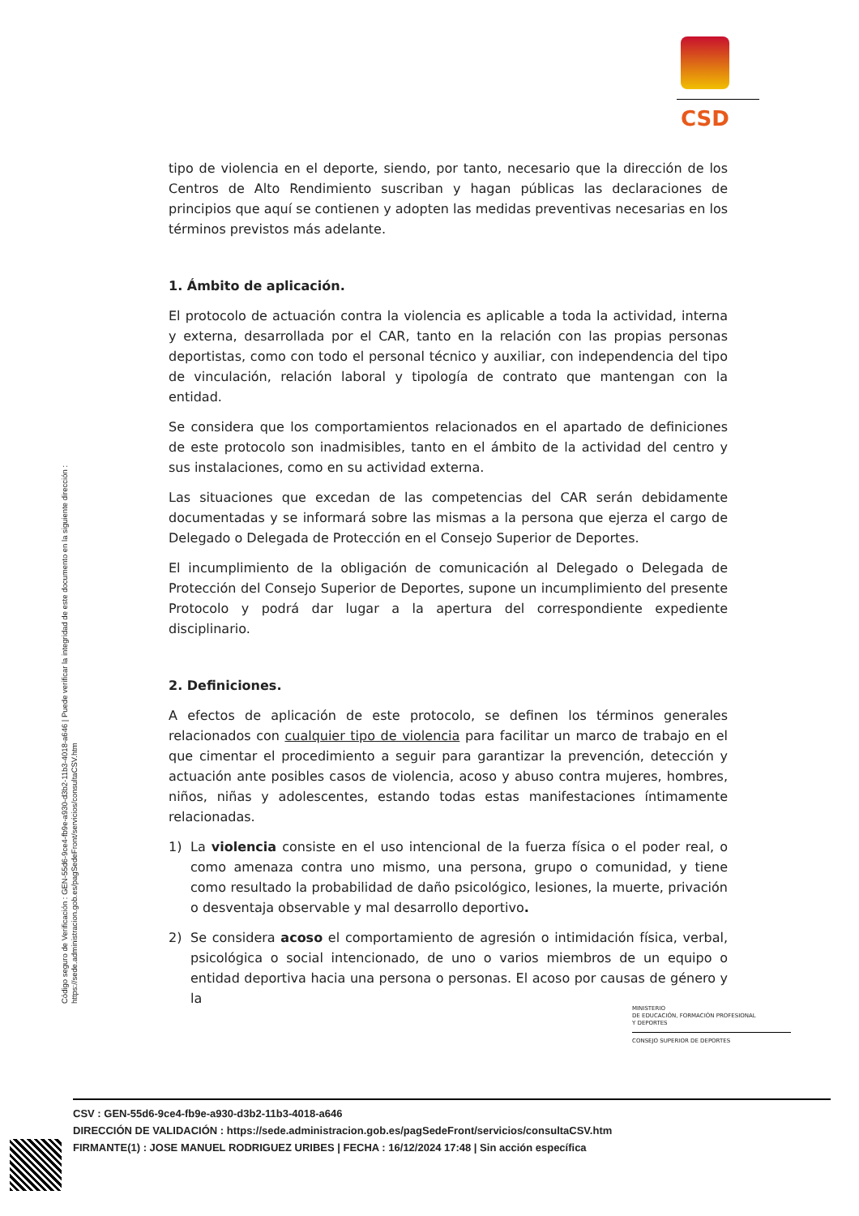CSD
Código seguro de Verificación : GEN-55d6-9ce4-fb9e-a930-d3b2-11b3-4018-a646 | Puede verificar la integridad de este documento en la siguiente dirección :
https://sede.administracion.gob.es/pagSedeFront/servicios/consultaCSV.htm
tipo de violencia en el deporte, siendo, por tanto, necesario que la dirección de los Centros de Alto Rendimiento suscriban y hagan públicas las declaraciones de principios que aquí se contienen y adopten las medidas preventivas necesarias en los términos previstos más adelante.
1. Ámbito de aplicación.
El protocolo de actuación contra la violencia es aplicable a toda la actividad, interna y externa, desarrollada por el CAR, tanto en la relación con las propias personas deportistas, como con todo el personal técnico y auxiliar, con independencia del tipo de vinculación, relación laboral y tipología de contrato que mantengan con la entidad.
Se considera que los comportamientos relacionados en el apartado de definiciones de este protocolo son inadmisibles, tanto en el ámbito de la actividad del centro y sus instalaciones, como en su actividad externa.
Las situaciones que excedan de las competencias del CAR serán debidamente documentadas y se informará sobre las mismas a la persona que ejerza el cargo de Delegado o Delegada de Protección en el Consejo Superior de Deportes.
El incumplimiento de la obligación de comunicación al Delegado o Delegada de Protección del Consejo Superior de Deportes, supone un incumplimiento del presente Protocolo y podrá dar lugar a la apertura del correspondiente expediente disciplinario.
2. Definiciones.
A efectos de aplicación de este protocolo, se definen los términos generales relacionados con cualquier tipo de violencia para facilitar un marco de trabajo en el que cimentar el procedimiento a seguir para garantizar la prevención, detección y actuación ante posibles casos de violencia, acoso y abuso contra mujeres, hombres, niños, niñas y adolescentes, estando todas estas manifestaciones íntimamente relacionadas.
1) La violencia consiste en el uso intencional de la fuerza física o el poder real, o como amenaza contra uno mismo, una persona, grupo o comunidad, y tiene como resultado la probabilidad de daño psicológico, lesiones, la muerte, privación o desventaja observable y mal desarrollo deportivo.
2) Se considera acoso el comportamiento de agresión o intimidación física, verbal, psicológica o social intencionado, de uno o varios miembros de un equipo o entidad deportiva hacia una persona o personas. El acoso por causas de género y la
MINISTERIO
DE EDUCACIÓN, FORMACIÓN PROFESIONAL
Y DEPORTES
CONSEJO SUPERIOR DE DEPORTES
CSV : GEN-55d6-9ce4-fb9e-a930-d3b2-11b3-4018-a646
DIRECCIÓN DE VALIDACIÓN : https://sede.administracion.gob.es/pagSedeFront/servicios/consultaCSV.htm
FIRMANTE(1) : JOSE MANUEL RODRIGUEZ URIBES | FECHA : 16/12/2024 17:48 | Sin acción específica